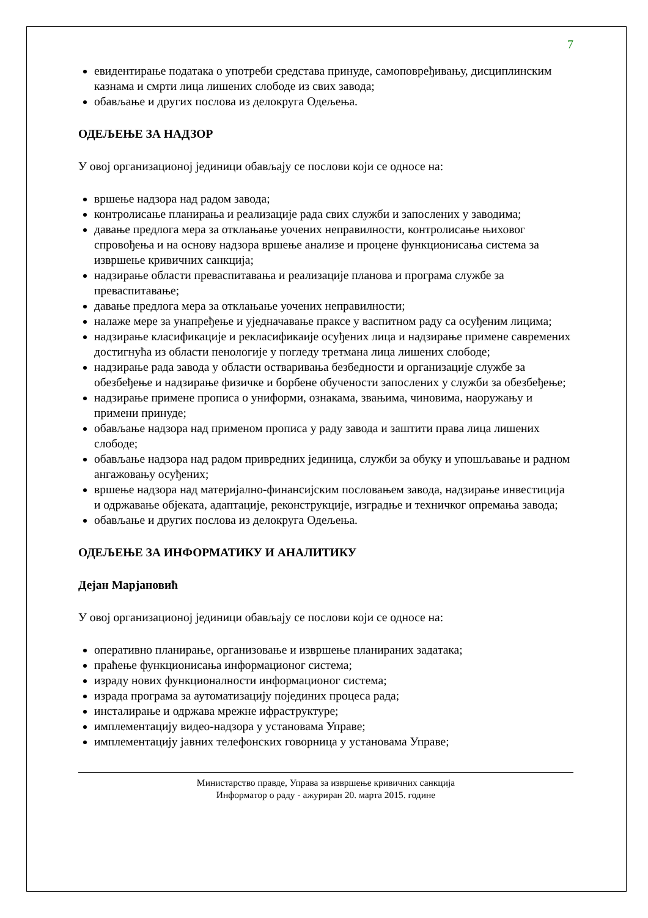7
евидентирање података о употреби средстава принуде, самоповређивању, дисциплинским казнама и смрти лица лишених слободе из свих завода;
обављање и других послова из делокруга Одељења.
ОДЕЉЕЊЕ ЗА НАДЗОР
У овој организационој јединици обављају се послови који се односе на:
вршење надзора над радом завода;
контролисање планирања и реализације рада свих служби и запослених у заводима;
давање предлога мера за отклањање уочених неправилности, контролисање њиховог спровођења и на основу надзора вршење анализе и процене функционисања система за извршење кривичних санкција;
надзирање области преваспитавања и реализације планова и програма службе за преваспитавање;
давање предлога мера за отклањање уочених неправилности;
налаже мере за унапређење и уједначавање праксе у васпитном раду са осуђеним лицима;
надзирање класификације и рекласификаије осуђених лица и надзирање примене савремених достигнућа из области пенологије у погледу третмана лица лишених слободе;
надзирање рада завода у области остваривања безбедности и организације службе за обезбеђење и надзирање физичке и борбене обучености запослених у служби за обезбеђење;
надзирање примене прописа о униформи, ознакама, звањима, чиновима, наоружању и примени принуде;
обављање надзора над применом прописа у раду завода и заштити права лица лишених слободе;
обављање надзора над радом привредних јединица, служби за обуку и упошљавање и радном ангажовању осуђених;
вршење надзора над материјално-финансијским пословањем завода, надзирање инвестиција и одржавање објеката, адаптације, реконструкције, изградње и техничког опремања завода;
обављање и других послова из делокруга Одељења.
ОДЕЉЕЊЕ ЗА ИНФОРМАТИКУ И АНАЛИТИКУ
Дејан Марјановић
У овој организационој јединици обављају се послови који се односе на:
оперативно планирање, организовање и извршење планираних задатака;
праћење функционисања информационог система;
израду нових функционалности информационог система;
израда програма за аутоматизацију појединих процеса рада;
инсталирање и одржава мрежне ифраструктуре;
имплементацију видео-надзора у установама Управе;
имплементацију јавних телефонских говорница у установама Управе;
Министарство правде, Управа за извршење кривичних санкција
Информатор о раду - ажуриран 20. марта 2015. године